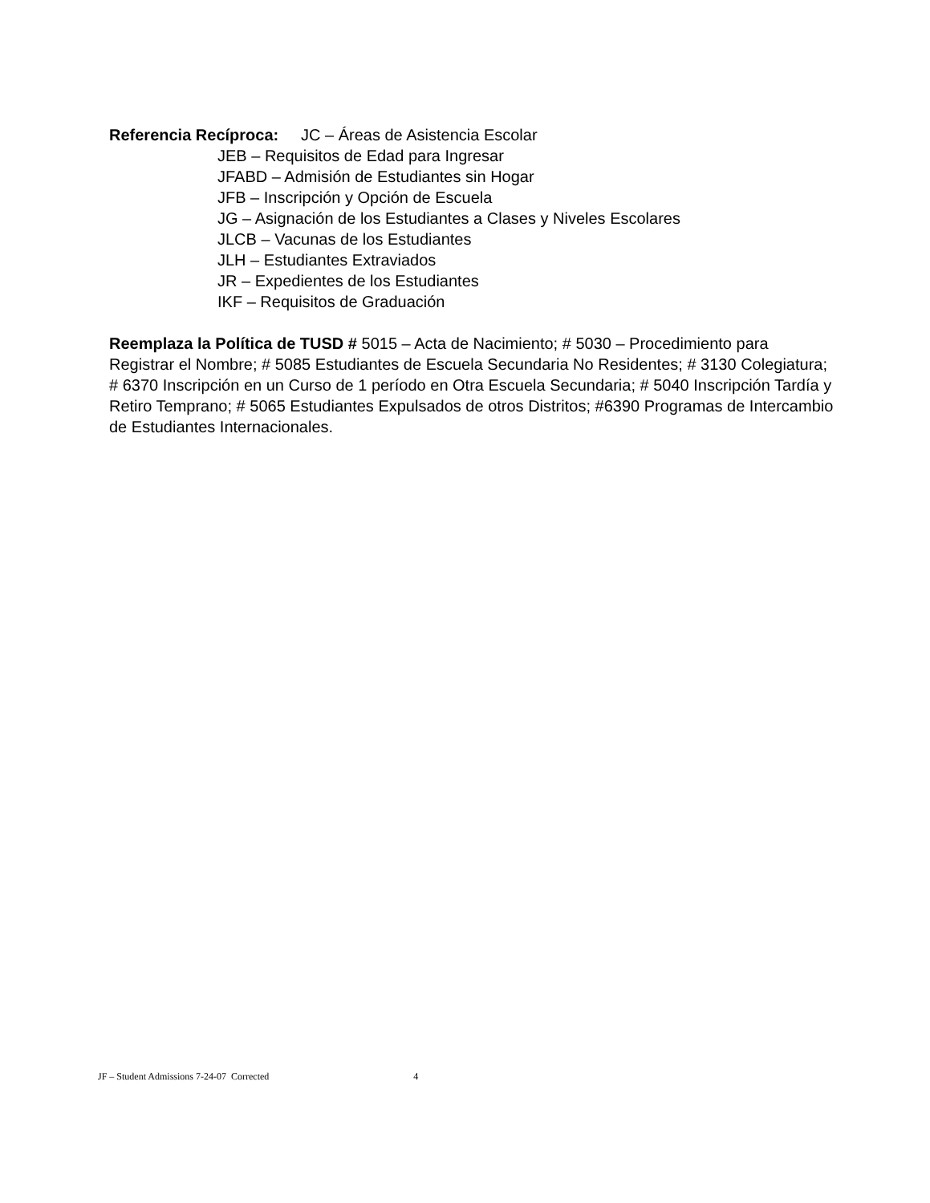Referencia Recíproca: JC – Áreas de Asistencia Escolar
JEB – Requisitos de Edad para Ingresar
JFABD – Admisión de Estudiantes sin Hogar
JFB – Inscripción y Opción de Escuela
JG – Asignación de los Estudiantes a Clases y Niveles Escolares
JLCB – Vacunas de los Estudiantes
JLH – Estudiantes Extraviados
JR – Expedientes de los Estudiantes
IKF – Requisitos de Graduación
Reemplaza la Política de TUSD # 5015 – Acta de Nacimiento; # 5030 – Procedimiento para Registrar el Nombre; # 5085 Estudiantes de Escuela Secundaria No Residentes; # 3130 Colegiatura; # 6370 Inscripción en un Curso de 1 período en Otra Escuela Secundaria; # 5040 Inscripción Tardía y Retiro Temprano; # 5065 Estudiantes Expulsados de otros Distritos; #6390 Programas de Intercambio de Estudiantes Internacionales.
JF – Student Admissions 7-24-07 Corrected 4